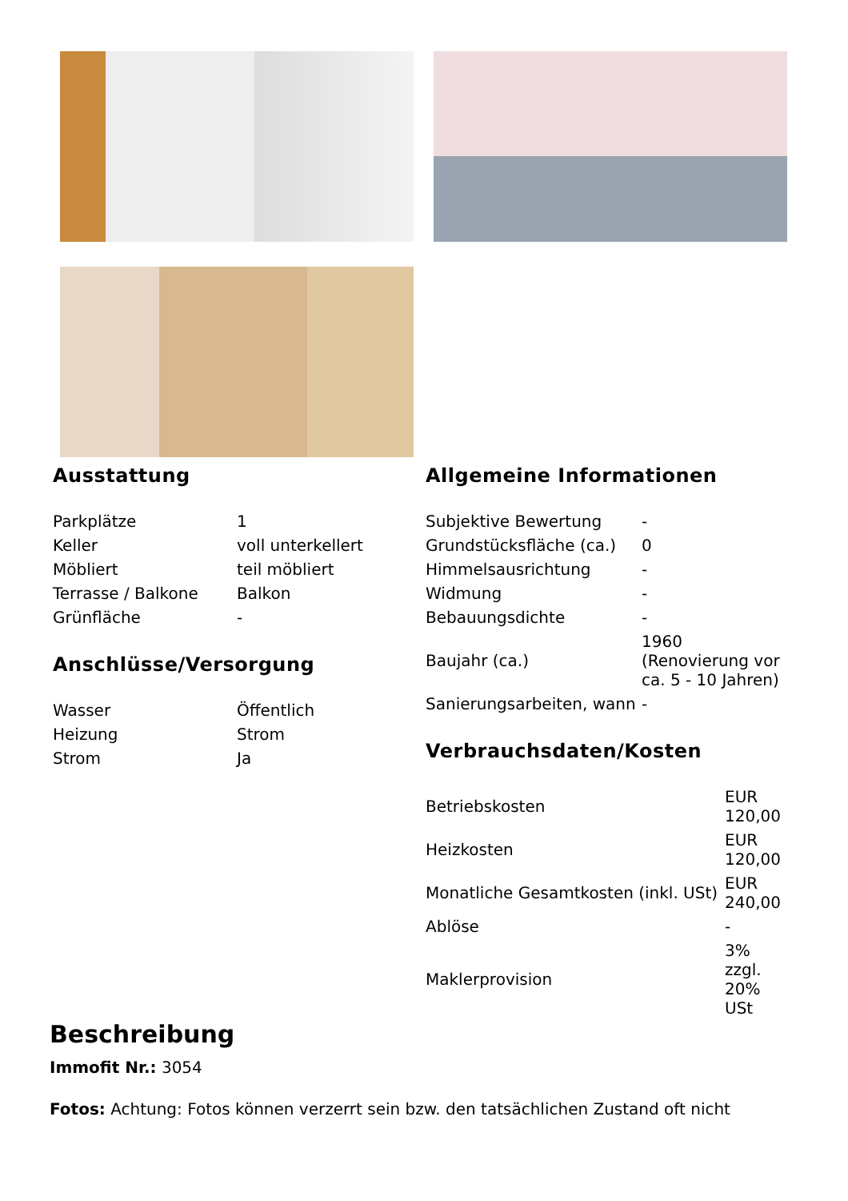Ausstattung
| Parkplätze | 1 |
| Keller | voll unterkellert |
| Möbliert | teil möbliert |
| Terrasse / Balkone | Balkon |
| Grünfläche | - |
Anschlüsse/Versorgung
| Wasser | Öffentlich |
| Heizung | Strom |
| Strom | Ja |
Allgemeine Informationen
| Subjektive Bewertung | - |
| Grundstücksfläche (ca.) | 0 |
| Himmelsausrichtung | - |
| Widmung | - |
| Bebauungsdichte | - |
| Baujahr (ca.) | 1960 (Renovierung vor ca. 5 - 10 Jahren) |
| Sanierungsarbeiten, wann | - |
Verbrauchsdaten/Kosten
| Betriebskosten | EUR 120,00 |
| Heizkosten | EUR 120,00 |
| Monatliche Gesamtkosten (inkl. USt) | EUR 240,00 |
| Ablöse | - |
| Maklerprovision | 3% zzgl. 20% USt |
Beschreibung
Immofit Nr.: 3054
Fotos: Achtung: Fotos können verzerrt sein bzw. den tatsächlichen Zustand oft nicht